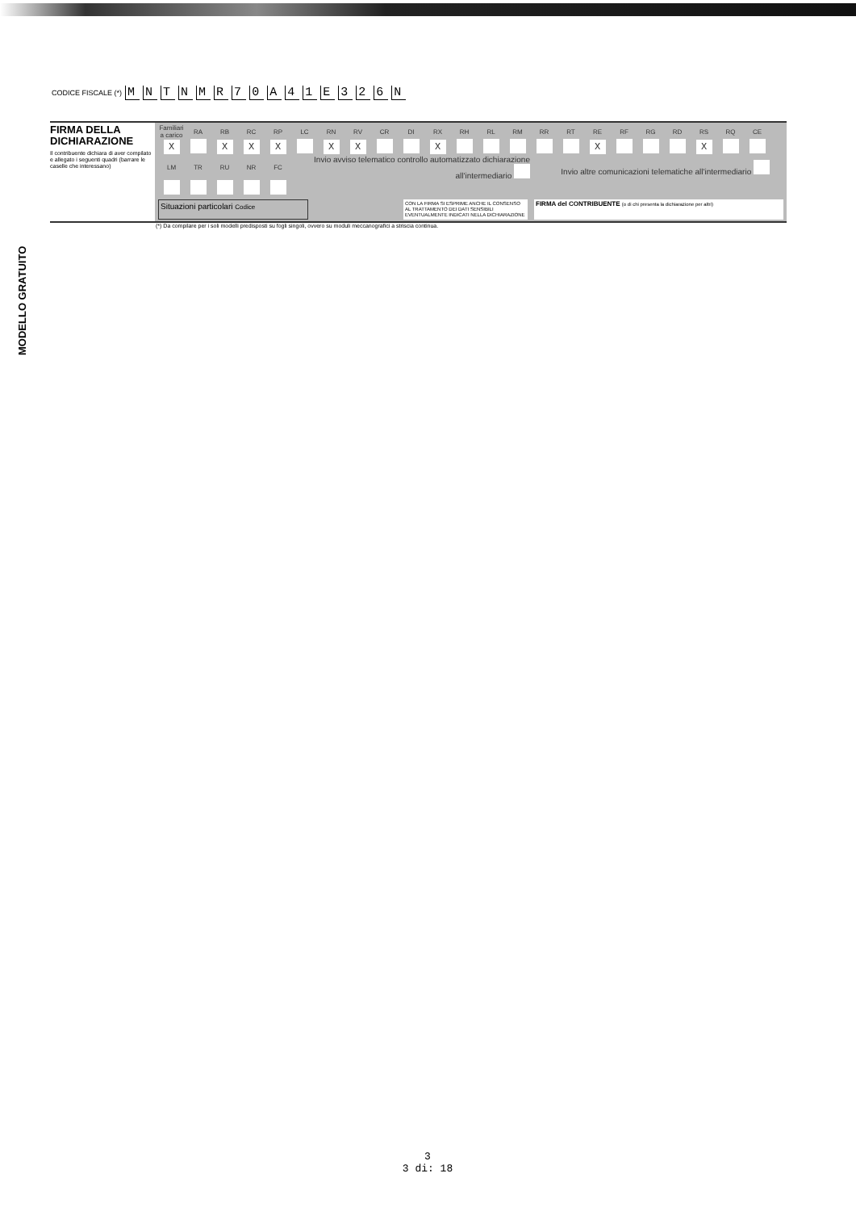CODICE FISCALE (*) MNTNMR 70 A 41 E 326 N
FIRMA DELLA DICHIARAZIONE
Il contribuente dichiara di aver compilato e allegato i seguenti quadri (barrare le caselle che interessano)
| Familiari a carico | RA | RB | RC | RP | LC | RN | RV | CR | DI | RX | RH | RL | RM | RR | RT | RE | RF | RG | RD | RS | RQ | CE |
| X | | X | X | X | | X | X | | | X | | | | | | X | | | | X | | |
| LM | TR | RU | NR | FC | Invio avviso telematico controllo automatizzato dichiarazione all'intermediario | | | | | | | | | Invio altre comunicazioni telematiche all'intermediario | | | | | | | | |
Situazioni particolari Codice
CON LA FIRMA SI ESPRIME ANCHE IL CONSENSO AL TRATTAMENTO DEI DATI SENSIBILI EVENTUALMENTE INDICATI NELLA DICHIARAZIONE
FIRMA del CONTRIBUENTE (o di chi presenta la dichiarazione per altri)
(*) Da compilare per i soli modelli predisposti su fogli singoli, ovvero su moduli meccanografici a striscia continua.
MODELLO GRATUITO
3
3 di: 18